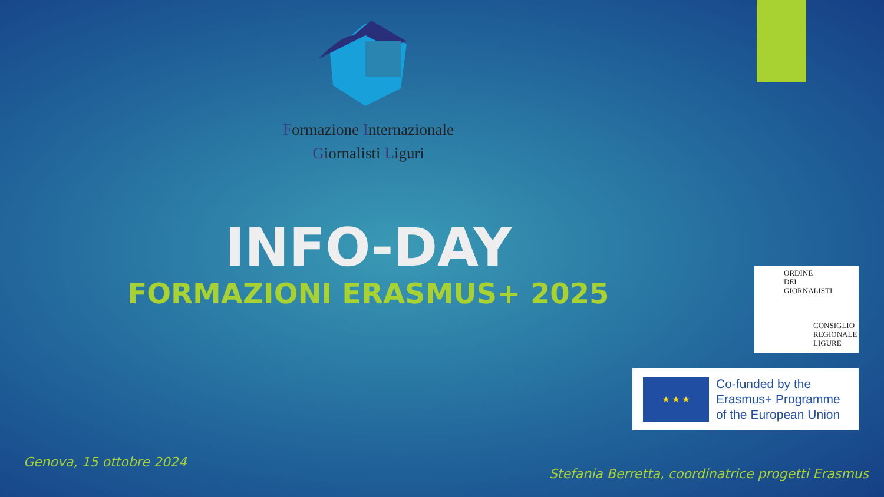Formazione Internazionale
Giornalisti Liguri
INFO-DAY
FORMAZIONI ERASMUS+ 2025
ORDINE
DEI
GIORNALISTI
CONSIGLIO
REGIONALE
LIGURE
★ ★ ★
Co-funded by the
Erasmus+ Programme
of the European Union
Genova, 15 ottobre 2024
Stefania Berretta, coordinatrice progetti Erasmus